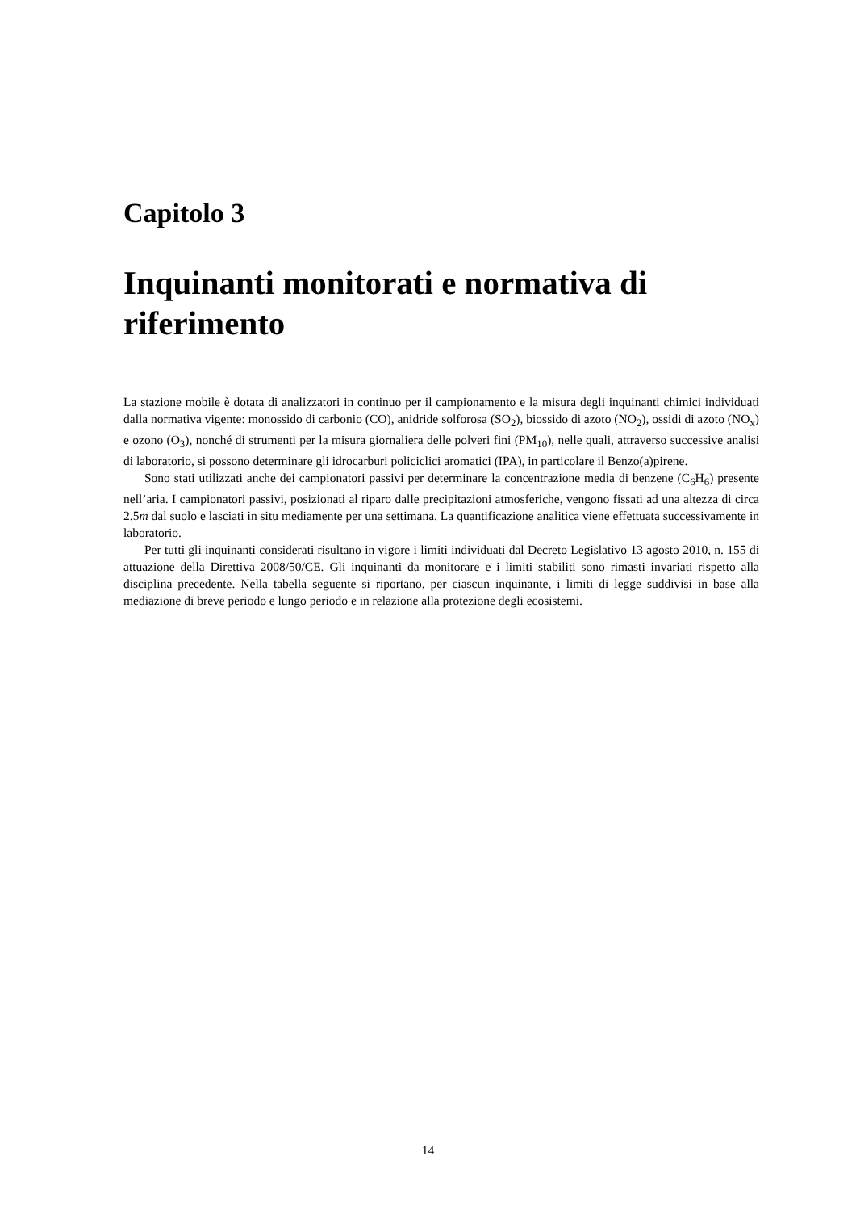Capitolo 3
Inquinanti monitorati e normativa di riferimento
La stazione mobile è dotata di analizzatori in continuo per il campionamento e la misura degli inquinanti chimici individuati dalla normativa vigente: monossido di carbonio (CO), anidride solforosa (SO<sub>2</sub>), biossido di azoto (NO<sub>2</sub>), ossidi di azoto (NO<sub>x</sub>) e ozono (O<sub>3</sub>), nonché di strumenti per la misura giornaliera delle polveri fini (PM<sub>10</sub>), nelle quali, attraverso successive analisi di laboratorio, si possono determinare gli idrocarburi policiclici aromatici (IPA), in particolare il Benzo(a)pirene.
Sono stati utilizzati anche dei campionatori passivi per determinare la concentrazione media di benzene (C<sub>6</sub>H<sub>6</sub>) presente nell’aria. I campionatori passivi, posizionati al riparo dalle precipitazioni atmosferiche, vengono fissati ad una altezza di circa 2.5m dal suolo e lasciati in situ mediamente per una settimana. La quantificazione analitica viene effettuata successivamente in laboratorio.
Per tutti gli inquinanti considerati risultano in vigore i limiti individuati dal Decreto Legislativo 13 agosto 2010, n. 155 di attuazione della Direttiva 2008/50/CE. Gli inquinanti da monitorare e i limiti stabiliti sono rimasti invariati rispetto alla disciplina precedente. Nella tabella seguente si riportano, per ciascun inquinante, i limiti di legge suddivisi in base alla mediazione di breve periodo e lungo periodo e in relazione alla protezione degli ecosistemi.
14